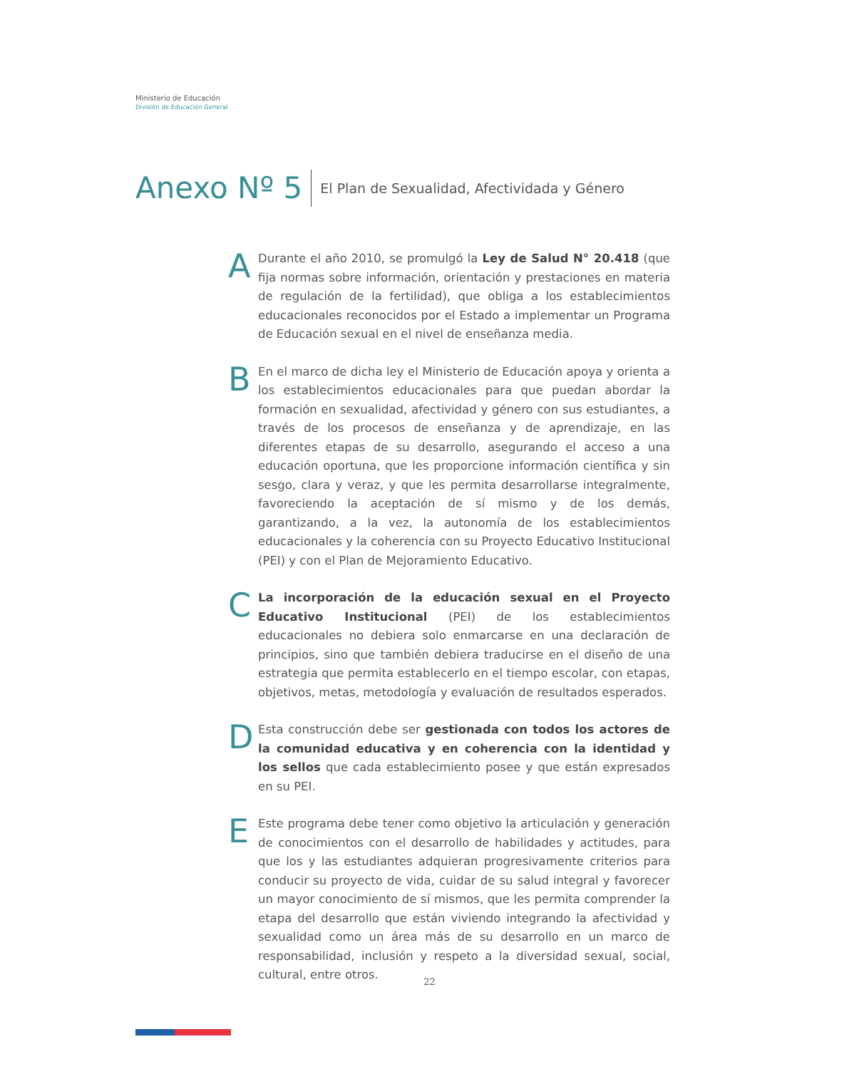Ministerio de Educación
División de Educación General
Anexo Nº 5 El Plan de Sexualidad, Afectividada y Género
A
Durante el año 2010, se promulgó la Ley de Salud N° 20.418 (que fija normas sobre información, orientación y prestaciones en materia de regulación de la fertilidad), que obliga a los establecimientos educacionales reconocidos por el Estado a implementar un Programa de Educación sexual en el nivel de enseñanza media.
B
En el marco de dicha ley el Ministerio de Educación apoya y orienta a los establecimientos educacionales para que puedan abordar la formación en sexualidad, afectividad y género con sus estudiantes, a través de los procesos de enseñanza y de aprendizaje, en las diferentes etapas de su desarrollo, asegurando el acceso a una educación oportuna, que les proporcione información científica y sin sesgo, clara y veraz, y que les permita desarrollarse integralmente, favoreciendo la aceptación de sí mismo y de los demás, garantizando, a la vez, la autonomía de los establecimientos educacionales y la coherencia con su Proyecto Educativo Institucional (PEI) y con el Plan de Mejoramiento Educativo.
C
La incorporación de la educación sexual en el Proyecto Educativo Institucional (PEI) de los establecimientos educacionales no debiera solo enmarcarse en una declaración de principios, sino que también debiera traducirse en el diseño de una estrategia que permita establecerlo en el tiempo escolar, con etapas, objetivos, metas, metodología y evaluación de resultados esperados.
D
Esta construcción debe ser gestionada con todos los actores de la comunidad educativa y en coherencia con la identidad y los sellos que cada establecimiento posee y que están expresados en su PEI.
E
Este programa debe tener como objetivo la articulación y generación de conocimientos con el desarrollo de habilidades y actitudes, para que los y las estudiantes adquieran progresivamente criterios para conducir su proyecto de vida, cuidar de su salud integral y favorecer un mayor conocimiento de sí mismos, que les permita comprender la etapa del desarrollo que están viviendo integrando la afectividad y sexualidad como un área más de su desarrollo en un marco de responsabilidad, inclusión y respeto a la diversidad sexual, social, cultural, entre otros.
22